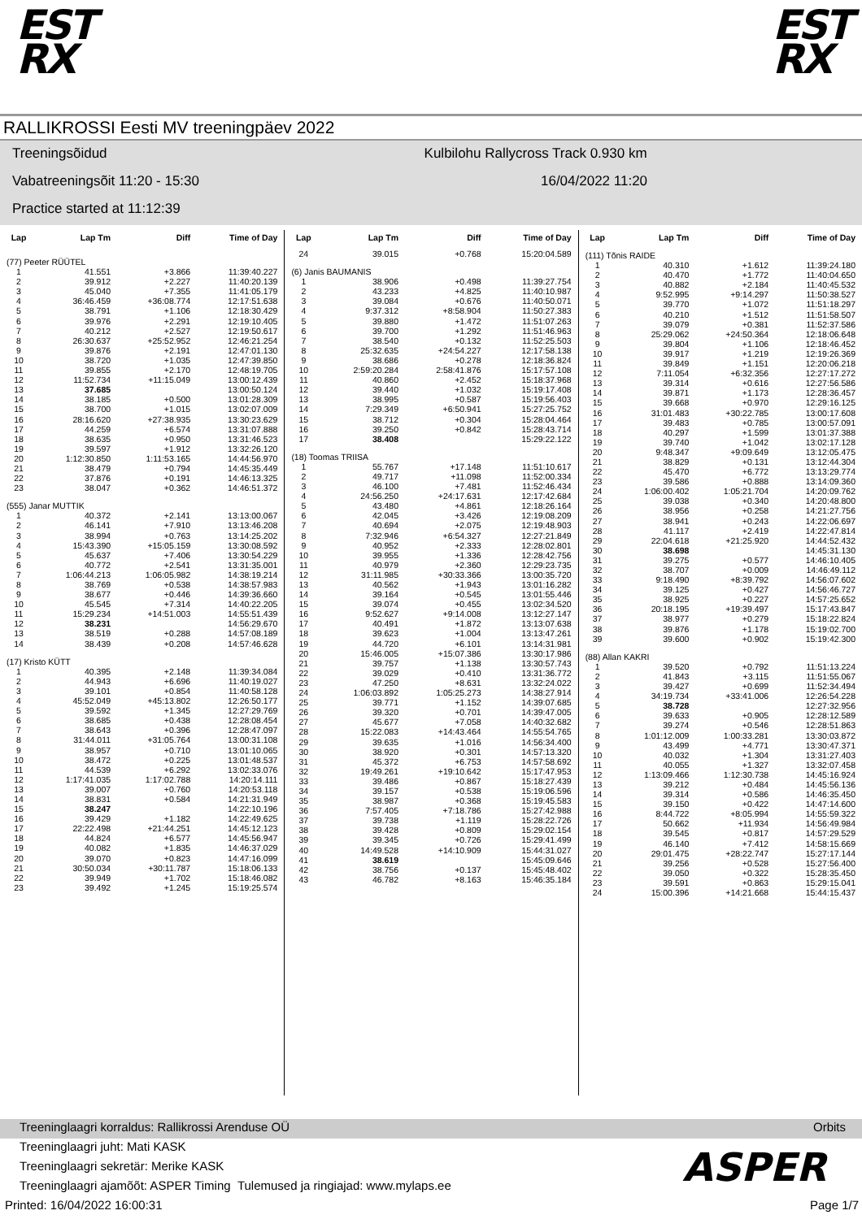EST
RX
EST
RX
RALLIKROSSI Eesti MV treeningpäev 2022
Treeningsõidud Kulbilohu Rallycross Track 0.930 km
Vabatreeningsõit 11:20 - 15:30 16/04/2022 11:20
Practice started at 11:12:39
| Lap | Lap Tm | Diff | Time of Day |
| --- | --- | --- | --- |
| (77) Peeter RÜÜTEL | | | |
| 1 | 41.551 | +3.866 | 11:39:40.227 |
| 2 | 39.912 | +2.227 | 11:40:20.139 |
| 3 | 45.040 | +7.355 | 11:41:05.179 |
| 4 | 36:46.459 | +36:08.774 | 12:17:51.638 |
| 5 | 38.791 | +1.106 | 12:18:30.429 |
| 6 | 39.976 | +2.291 | 12:19:10.405 |
| 7 | 40.212 | +2.527 | 12:19:50.617 |
| 8 | 26:30.637 | +25:52.952 | 12:46:21.254 |
| 9 | 39.876 | +2.191 | 12:47:01.130 |
| 10 | 38.720 | +1.035 | 12:47:39.850 |
| 11 | 39.855 | +2.170 | 12:48:19.705 |
| 12 | 11:52.734 | +11:15.049 | 13:00:12.439 |
| 13 | 37.685 | | 13:00:50.124 |
| 14 | 38.185 | +0.500 | 13:01:28.309 |
| 15 | 38.700 | +1.015 | 13:02:07.009 |
| 16 | 28:16.620 | +27:38.935 | 13:30:23.629 |
| 17 | 44.259 | +6.574 | 13:31:07.888 |
| 18 | 38.635 | +0.950 | 13:31:46.523 |
| 19 | 39.597 | +1.912 | 13:32:26.120 |
| 20 | 1:12:30.850 | 1:11:53.165 | 14:44:56.970 |
| 21 | 38.479 | +0.794 | 14:45:35.449 |
| 22 | 37.876 | +0.191 | 14:46:13.325 |
| 23 | 38.047 | +0.362 | 14:46:51.372 |
| (555) Janar MUTTIK | | | |
| 1 | 40.372 | +2.141 | 13:13:00.067 |
| 2 | 46.141 | +7.910 | 13:13:46.208 |
| 3 | 38.994 | +0.763 | 13:14:25.202 |
| 4 | 15:43.390 | +15:05.159 | 13:30:08.592 |
| 5 | 45.637 | +7.406 | 13:30:54.229 |
| 6 | 40.772 | +2.541 | 13:31:35.001 |
| 7 | 1:06:44.213 | 1:06:05.982 | 14:38:19.214 |
| 8 | 38.769 | +0.538 | 14:38:57.983 |
| 9 | 38.677 | +0.446 | 14:39:36.660 |
| 10 | 45.545 | +7.314 | 14:40:22.205 |
| 11 | 15:29.234 | +14:51.003 | 14:55:51.439 |
| 12 | 38.231 | | 14:56:29.670 |
| 13 | 38.519 | +0.288 | 14:57:08.189 |
| 14 | 38.439 | +0.208 | 14:57:46.628 |
| (17) Kristo KÜTT | | | |
| 1 | 40.395 | +2.148 | 11:39:34.084 |
| 2 | 44.943 | +6.696 | 11:40:19.027 |
| 3 | 39.101 | +0.854 | 11:40:58.128 |
| 4 | 45:52.049 | +45:13.802 | 12:26:50.177 |
| 5 | 39.592 | +1.345 | 12:27:29.769 |
| 6 | 38.685 | +0.438 | 12:28:08.454 |
| 7 | 38.643 | +0.396 | 12:28:47.097 |
| 8 | 31:44.011 | +31:05.764 | 13:00:31.108 |
| 9 | 38.957 | +0.710 | 13:01:10.065 |
| 10 | 38.472 | +0.225 | 13:01:48.537 |
| 11 | 44.539 | +6.292 | 13:02:33.076 |
| 12 | 1:17:41.035 | 1:17:02.788 | 14:20:14.111 |
| 13 | 39.007 | +0.760 | 14:20:53.118 |
| 14 | 38.831 | +0.584 | 14:21:31.949 |
| 15 | 38.247 | | 14:22:10.196 |
| 16 | 39.429 | +1.182 | 14:22:49.625 |
| 17 | 22:22.498 | +21:44.251 | 14:45:12.123 |
| 18 | 44.824 | +6.577 | 14:45:56.947 |
| 19 | 40.082 | +1.835 | 14:46:37.029 |
| 20 | 39.070 | +0.823 | 14:47:16.099 |
| 21 | 30:50.034 | +30:11.787 | 15:18:06.133 |
| 22 | 39.949 | +1.702 | 15:18:46.082 |
| 23 | 39.492 | +1.245 | 15:19:25.574 |
| Lap | Lap Tm | Diff | Time of Day |
| --- | --- | --- | --- |
| 24 | 39.015 | +0.768 | 15:20:04.589 |
| (6) Janis BAUMANIS | | | |
| 1 | 38.906 | +0.498 | 11:39:27.754 |
| 2 | 43.233 | +4.825 | 11:40:10.987 |
| 3 | 39.084 | +0.676 | 11:40:50.071 |
| 4 | 9:37.312 | +8:58.904 | 11:50:27.383 |
| 5 | 39.880 | +1.472 | 11:51:07.263 |
| 6 | 39.700 | +1.292 | 11:51:46.963 |
| 7 | 38.540 | +0.132 | 11:52:25.503 |
| 8 | 25:32.635 | +24:54.227 | 12:17:58.138 |
| 9 | 38.686 | +0.278 | 12:18:36.824 |
| 10 | 2:59:20.284 | 2:58:41.876 | 15:17:57.108 |
| 11 | 40.860 | +2.452 | 15:18:37.968 |
| 12 | 39.440 | +1.032 | 15:19:17.408 |
| 13 | 38.995 | +0.587 | 15:19:56.403 |
| 14 | 7:29.349 | +6:50.941 | 15:27:25.752 |
| 15 | 38.712 | +0.304 | 15:28:04.464 |
| 16 | 39.250 | +0.842 | 15:28:43.714 |
| 17 | 38.408 | | 15:29:22.122 |
| (18) Toomas TRIISA | | | |
| 1 | 55.767 | +17.148 | 11:51:10.617 |
| 2 | 49.717 | +11.098 | 11:52:00.334 |
| 3 | 46.100 | +7.481 | 11:52:46.434 |
| 4 | 24:56.250 | +24:17.631 | 12:17:42.684 |
| 5 | 43.480 | +4.861 | 12:18:26.164 |
| 6 | 42.045 | +3.426 | 12:19:08.209 |
| 7 | 40.694 | +2.075 | 12:19:48.903 |
| 8 | 7:32.946 | +6:54.327 | 12:27:21.849 |
| 9 | 40.952 | +2.333 | 12:28:02.801 |
| 10 | 39.955 | +1.336 | 12:28:42.756 |
| 11 | 40.979 | +2.360 | 12:29:23.735 |
| 12 | 31:11.985 | +30:33.366 | 13:00:35.720 |
| 13 | 40.562 | +1.943 | 13:01:16.282 |
| 14 | 39.164 | +0.545 | 13:01:55.446 |
| 15 | 39.074 | +0.455 | 13:02:34.520 |
| 16 | 9:52.627 | +9:14.008 | 13:12:27.147 |
| 17 | 40.491 | +1.872 | 13:13:07.638 |
| 18 | 39.623 | +1.004 | 13:13:47.261 |
| 19 | 44.720 | +6.101 | 13:14:31.981 |
| 20 | 15:46.005 | +15:07.386 | 13:30:17.986 |
| 21 | 39.757 | +1.138 | 13:30:57.743 |
| 22 | 39.029 | +0.410 | 13:31:36.772 |
| 23 | 47.250 | +8.631 | 13:32:24.022 |
| 24 | 1:06:03.892 | 1:05:25.273 | 14:38:27.914 |
| 25 | 39.771 | +1.152 | 14:39:07.685 |
| 26 | 39.320 | +0.701 | 14:39:47.005 |
| 27 | 45.677 | +7.058 | 14:40:32.682 |
| 28 | 15:22.083 | +14:43.464 | 14:55:54.765 |
| 29 | 39.635 | +1.016 | 14:56:34.400 |
| 30 | 38.920 | +0.301 | 14:57:13.320 |
| 31 | 45.372 | +6.753 | 14:57:58.692 |
| 32 | 19:49.261 | +19:10.642 | 15:17:47.953 |
| 33 | 39.486 | +0.867 | 15:18:27.439 |
| 34 | 39.157 | +0.538 | 15:19:06.596 |
| 35 | 38.987 | +0.368 | 15:19:45.583 |
| 36 | 7:57.405 | +7:18.786 | 15:27:42.988 |
| 37 | 39.738 | +1.119 | 15:28:22.726 |
| 38 | 39.428 | +0.809 | 15:29:02.154 |
| 39 | 39.345 | +0.726 | 15:29:41.499 |
| 40 | 14:49.528 | +14:10.909 | 15:44:31.027 |
| 41 | 38.619 | | 15:45:09.646 |
| 42 | 38.756 | +0.137 | 15:45:48.402 |
| 43 | 46.782 | +8.163 | 15:46:35.184 |
| Lap | Lap Tm | Diff | Time of Day |
| --- | --- | --- | --- |
| (111) Tõnis RAIDE | | | |
| 1 | 40.310 | +1.612 | 11:39:24.180 |
| 2 | 40.470 | +1.772 | 11:40:04.650 |
| 3 | 40.882 | +2.184 | 11:40:45.532 |
| 4 | 9:52.995 | +9:14.297 | 11:50:38.527 |
| 5 | 39.770 | +1.072 | 11:51:18.297 |
| 6 | 40.210 | +1.512 | 11:51:58.507 |
| 7 | 39.079 | +0.381 | 11:52:37.586 |
| 8 | 25:29.062 | +24:50.364 | 12:18:06.648 |
| 9 | 39.804 | +1.106 | 12:18:46.452 |
| 10 | 39.917 | +1.219 | 12:19:26.369 |
| 11 | 39.849 | +1.151 | 12:20:06.218 |
| 12 | 7:11.054 | +6:32.356 | 12:27:17.272 |
| 13 | 39.314 | +0.616 | 12:27:56.586 |
| 14 | 39.871 | +1.173 | 12:28:36.457 |
| 15 | 39.668 | +0.970 | 12:29:16.125 |
| 16 | 31:01.483 | +30:22.785 | 13:00:17.608 |
| 17 | 39.483 | +0.785 | 13:00:57.091 |
| 18 | 40.297 | +1.599 | 13:01:37.388 |
| 19 | 39.740 | +1.042 | 13:02:17.128 |
| 20 | 9:48.347 | +9:09.649 | 13:12:05.475 |
| 21 | 38.829 | +0.131 | 13:12:44.304 |
| 22 | 45.470 | +6.772 | 13:13:29.774 |
| 23 | 39.586 | +0.888 | 13:14:09.360 |
| 24 | 1:06:00.402 | 1:05:21.704 | 14:20:09.762 |
| 25 | 39.038 | +0.340 | 14:20:48.800 |
| 26 | 38.956 | +0.258 | 14:21:27.756 |
| 27 | 38.941 | +0.243 | 14:22:06.697 |
| 28 | 41.117 | +2.419 | 14:22:47.814 |
| 29 | 22:04.618 | +21:25.920 | 14:44:52.432 |
| 30 | 38.698 | | 14:45:31.130 |
| 31 | 39.275 | +0.577 | 14:46:10.405 |
| 32 | 38.707 | +0.009 | 14:46:49.112 |
| 33 | 9:18.490 | +8:39.792 | 14:56:07.602 |
| 34 | 39.125 | +0.427 | 14:56:46.727 |
| 35 | 38.925 | +0.227 | 14:57:25.652 |
| 36 | 20:18.195 | +19:39.497 | 15:17:43.847 |
| 37 | 38.977 | +0.279 | 15:18:22.824 |
| 38 | 39.876 | +1.178 | 15:19:02.700 |
| 39 | 39.600 | +0.902 | 15:19:42.300 |
| (88) Allan KAKRI | | | |
| 1 | 39.520 | +0.792 | 11:51:13.224 |
| 2 | 41.843 | +3.115 | 11:51:55.067 |
| 3 | 39.427 | +0.699 | 11:52:34.494 |
| 4 | 34:19.734 | +33:41.006 | 12:26:54.228 |
| 5 | 38.728 | | 12:27:32.956 |
| 6 | 39.633 | +0.905 | 12:28:12.589 |
| 7 | 39.274 | +0.546 | 12:28:51.863 |
| 8 | 1:01:12.009 | 1:00:33.281 | 13:30:03.872 |
| 9 | 43.499 | +4.771 | 13:30:47.371 |
| 10 | 40.032 | +1.304 | 13:31:27.403 |
| 11 | 40.055 | +1.327 | 13:32:07.458 |
| 12 | 1:13:09.466 | 1:12:30.738 | 14:45:16.924 |
| 13 | 39.212 | +0.484 | 14:45:56.136 |
| 14 | 39.314 | +0.586 | 14:46:35.450 |
| 15 | 39.150 | +0.422 | 14:47:14.600 |
| 16 | 8:44.722 | +8:05.994 | 14:55:59.322 |
| 17 | 50.662 | +11.934 | 14:56:49.984 |
| 18 | 39.545 | +0.817 | 14:57:29.529 |
| 19 | 46.140 | +7.412 | 14:58:15.669 |
| 20 | 29:01.475 | +28:22.747 | 15:27:17.144 |
| 21 | 39.256 | +0.528 | 15:27:56.400 |
| 22 | 39.050 | +0.322 | 15:28:35.450 |
| 23 | 39.591 | +0.863 | 15:29:15.041 |
| 24 | 15:00.396 | +14:21.668 | 15:44:15.437 |
Treeninglaagri korraldus: Rallikrossi Arenduse OÜ Orbits
Treeninglaagri juht: Mati KASK
Treeninglaagri sekretär: Merike KASK
Treeninglaagri ajamõõt: ASPER Timing Tulemused ja ringiajad: www.mylaps.ee
Printed: 16/04/2022 16:00:31 Page 1/7
ASPER